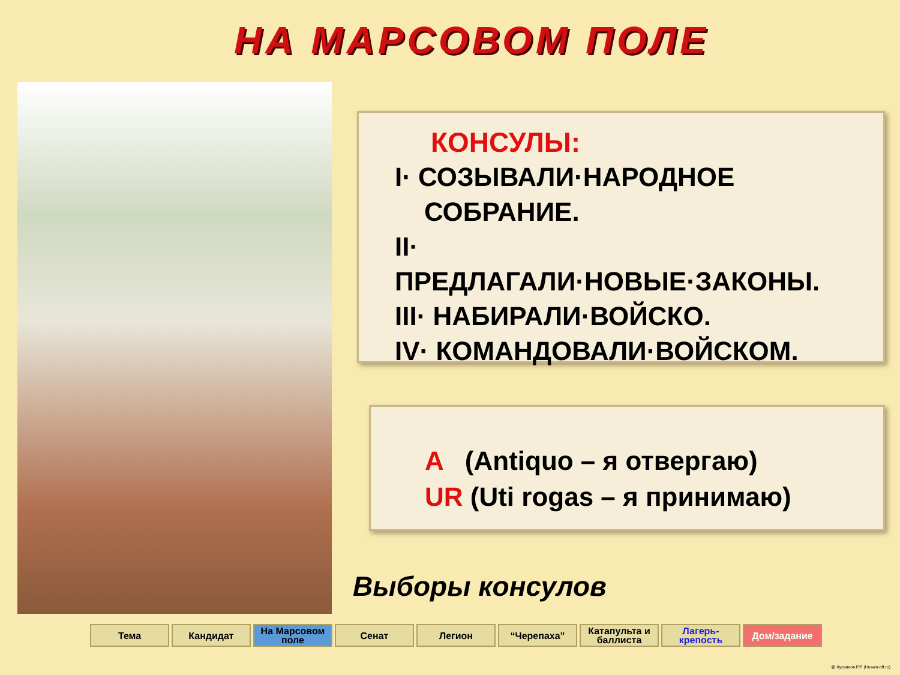НА МАРСОВОМ ПОЛЕ
КОНСУЛЫ:
I· СОЗЫВАЛИ·НАРОДНОЕ
СОБРАНИЕ.
II· ПРЕДЛАГАЛИ·НОВЫЕ·ЗАКОНЫ.
III· НАБИРАЛИ·ВОЙСКО.
IV· КОМАНДОВАЛИ·ВОЙСКОМ.
A (Antiquo – я отвергаю)
UR (Uti rogas – я принимаю)
Выборы консулов
Тема Кандидат На Марсовом поле Сенат Легион “Черепаха” Катапульта и баллиста Лагерь-крепость Дом/задание
@ Хусаинов Р.Р. (Husain-off.ru)